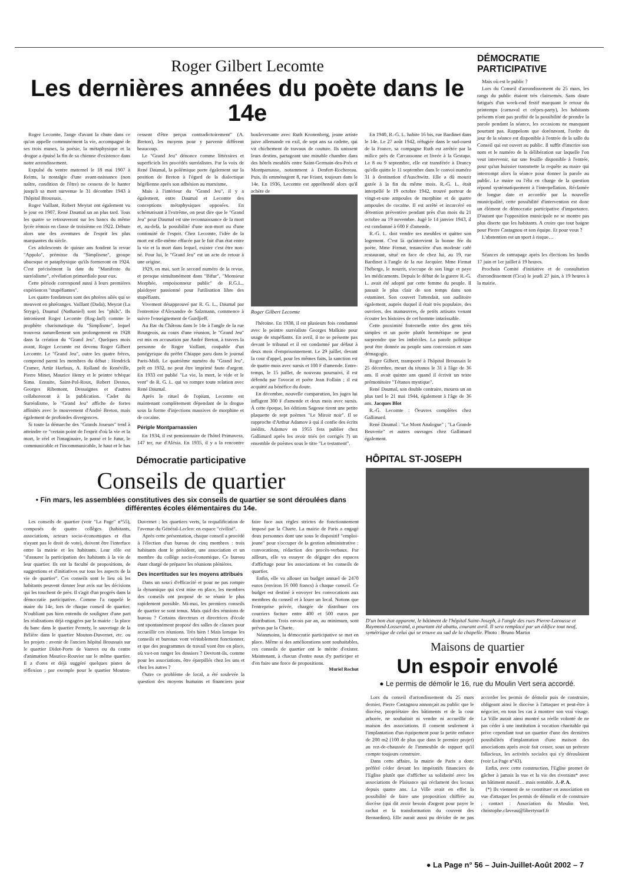Roger Gilbert Lecomte
Les dernières années du poète dans le 14e
Roger Lecomte, l'ange d'avant la chute dans ce qu'on appelle communément la vie, accompagné de ses trois muses, la poésie, la métaphysique et la drogue a épuisé la fin de sa chienne d'existence dans notre arrondissement.
Expulsé du ventre maternel le 18 mai 1907 à Reims, la nostalgie d'une avant-naissance (non naître, condition de l'être) ne cessera de le hanter jusqu'à sa mort survenue le 31 décembre 1943 à l'hôpital Broussais.
Roger Vaillant, Robert Meyrat ont également vu le jour en 1907, René Daumal un an plus tard. Tous les quatre se retrouveront sur les bancs du même lycée rémois en classe de troisième en 1922. Débute alors une des aventures de l'esprit les plus marquantes du siècle.
Ces adolescents de quinze ans fondent la revue "Appolo", prémisse du "Simplisme", groupe ubuesque et pataphysique qu'ils formeront en 1924. C'est précisément la date du "Manifeste du surréalisme", révélation primordiale pour eux.
Cette période correspond aussi à leurs premières expériences "stupéfiantes".
Les quatre fondateurs sont des phrères ailés qui se meuvent en phréranges. Vaillant (Dada), Meyrat (La Stryge), Daumal (Nathaniel) sont les "phils". Ils intronisent Roger Lecomte (Rog-Jarl) comme le prophète charismatique du "Simplisme", lequel trouvera naturellement son prolongement en 1928 dans la création du "Grand Jeu". Quelques mois avant, Roger Lecomte est devenu Roger Gilbert Lecomte. Le "Grand Jeu", outre les quatre frères, comprend parmi les membres du début : Hendrick Cramer, Artür Harfaux, A. Rolland de Renéville, Pierre Minet, Maurice Henry et le peintre tchèque Sima. Ensuite, Saint-Pol-Roux, Robert Desnos, Georges Ribemont, Dessaignes et d'autres collaboreront à la publication. Cadet du Surréalisme, le "Grand Jeu" affiche de fortes affinités avec le mouvement d'André Breton, mais également de profondes divergences.
Si toute la démarche des "Grands Joueurs" tend à atteindre ce "certain point de l'esprit d'où la vie et la mort, le réel et l'imaginaire, le passé et le futur, le communicable et l'incommunicable, le haut et le bas cessent d'être perçus contradictoirement" (A. Breton), les moyens pour y parvenir diffèrent beaucoup.
Le "Grand Jeu" dénonce comme littéraires et superficiels les procédés surréalistes. Par la voix de René Daumal, la polémique porte également sur la position de Breton à l'égard de la dialectique hégélienne après son adhésion au marxisme.
Mais à l'intérieur du "Grand Jeu", il y a également, entre Daumal et Lecomte des conceptions métaphysiques opposées. En schématisant à l'extrême, on peut dire que le "Grand Jeu" pour Daumal est une reconnaissance de la mort et, au-delà, la possibilité d'une non-mort ou d'une continuité de l'esprit. Chez Lecomte, l'idée de la mort est elle-même effacée par le fait d'un état entre la vie et la mort dans lequel, exister c'est être non-né. Pour lui, le "Grand Jeu" est un acte de retour à une origine.
1929, en mai, sort le second numéro de la revue, et presque simultanément dans "Bifur", "Monsieur Morphée, empoisonneur public" de R.G.L., plaidoyer passionné pour l'utilisation libre des stupéfiants.
Vivement désapprouvé par R. G. L., Daumal par l'entremise d'Alexandre de Salzmann, commence à suivre l'enseignement de Gurdjieff.
Au Bar du Château dans le 14e à l'angle de la rue Bourgeois, au cours d'une réunion, le "Grand Jeu" est mis en accusation par André Breton, à travers la personne de Roger Vaillant, coupable d'un panégyrique du préfet Chiappe paru dans le journal Paris-Midi. Le quatrième numéro du "Grand Jeu", prêt en 1932, ne peut être imprimé faute d'argent. En 1933 est publié "La vie, la mort, le vide et le vent" de R. G. L. qui va rompre toute relation avec René Daumal.
Après le rituel de l'opium, Lecomte est maintenant complètement dépendant de la drogue sous la forme d'injections massives de morphine et de cocaïne.
Périple Montparnassien
En 1934, il est pensionnaire de l'hôtel Primavera, 147 ter, rue d'Alésia. En 1935, il y a la rencontre bouleversante avec Ruth Kronenberg, jeune artiste juive allemande en exil, de sept ans sa cadette, qui vit chichement de travaux de couture. Ils unissent leurs destins, partageant une minable chambre dans des hôtels meublés entre Saint-Germain-des-Prés et Montparnasse, notamment à Denfert-Rochereau. Puis, ils emménagent 8, rue Friant, toujours dans le 14e. En 1936, Lecomte est appréhendé alors qu'il achète de
Roger Gilbert Lecomte
l'héroïne. En 1938, il est plusieurs fois condamné avec le peintre surréaliste Georges Malkine pour usage de stupéfiants. En avril, il ne se présente pas devant le tribunal et il est condamné par défaut à deux mois d'emprisonnement. Le 29 juillet, devant la cour d'appel, pour les mêmes faits, la sanction est de quatre mois avec sursis et 100 F d'amende. Entre-temps, le 15 juillet, de nouveau poursuivi, il est défendu par l'avocat et poète Jean Follain ; il est acquitté au bénéfice du doute.
En décembre, nouvelle comparution, les juges lui infligent 300 F d'amende et deux mois avec sursis. À cette époque, les éditions Sagesse tirent une petite plaquette de sept poèmes "Le Miroir noir". Il se rapproche d'Arthur Adamov à qui il confie des écrits inédits. Adamov en 1955 fera publier chez Gallimard après les avoir triés (et corrigés ?) un ensemble de poèmes sous le titre "Le testament".
En 1940, R.-G. L. habite 16 bis, rue Bardinet dans le 14e. Le 27 août 1942, réfugiée dans le sud-ouest de la France, sa compagne Ruth est arrêtée par la milice près de Carcassonne et livrée à la Gestapo. Le 8 ou 9 septembre, elle est transférée à Drancy qu'elle quitte le 11 septembre dans le convoi numéro 31 à destination d'Auschwitz. Elle a dû mourir gazée à la fin du même mois. R.-G. L. était interpellé le 19 octobre 1942, trouvé porteur de vingt-et-une ampoules de morphine et de quatre ampoules de cocaïne. Il est arrêté et incarcéré en détention préventive pendant près d'un mois du 21 octobre au 19 novembre. Jugé le 14 janvier 1943, il est condamné à 600 F d'amende.
R.-G. L. doit vendre ses meubles et quitter son logement. C'est là qu'intervient la bonne fée du poète, Mme Firmat, tenancière d'un modeste café restaurant, situé en face de chez lui, au 19, rue Bardinet à l'angle de la rue Jacquier. Mme Firmat l'héberge, le nourrit, s'occupe de son linge et paye les médicaments. Depuis le début de la guerre R.-G. L. avait été adopté par cette femme du peuple. Il passait le plus clair de son temps dans son estaminet. Son couvert l'attendait, son auditoire également, auprès duquel il était très populaire, des ouvriers, des manœuvres, de petits artisans venant écouter les histoires de cet homme intarissable.
Cette proximité fraternelle entre des gens très simples et un poète plutôt hermétique ne peut surprendre que les imbéciles. La parole politique peut être donnée au peuple sans concession et sans démagogie.
Roger Gilbert, transporté à l'hôpital Broussais le 25 décembre, meurt du tétanos le 31 à l'âge de 36 ans. Il avait quinze ans quand il écrivit un texte prémonitoire "Tétanos mystique".
René Daumal, son double contraire, mourra un an plus tard le 21 mai 1944, également à l'âge de 36 ans. Jacques Blot
R.-G. Lecomte : Oeuvres complètes chez Gallimard.
René Daumal : "Le Mont Analogue" ; "La Grande Beuverie" et autres ouvrages chez Gallimard également.
DÉMOCRATIE PARTICIPATIVE
Mais où est le public ?
Lors du Conseil d'arrondissement du 25 mars, les rangs du public étaient très clairsemés. Sans doute fatigués d'un week-end festif marquant le retour du printemps (carnaval et crêpes-party), les habitants présents n'ont pas profité de la possibilité de prendre la parole pendant la séance, les occasions ne manquant pourtant pas. Rappelons que dorénavant, l'ordre du jour de la séance est disponible à l'entrée de la salle du Conseil qui est ouvert au public. Il suffit d'inscrire son nom et le numéro de la délibération sur laquelle l'on veut intervenir, sur une feuille disponible à l'entrée, pour qu'un huissier transmette la requête au maire qui interrompt alors la séance pour donner la parole au public. Le maire ou l'élu en charge de la question répond systématiquement à l'interpellation. Réclamée de longue date et accordée par la nouvelle municipalité, cette possibilité d'intervention est donc un élément de démocratie participative d'importance. D'autant que l'opposition municipale ne se montre pas plus diserte que les habitants. A croire que tout baigne pour Pierre Castagnou et son équipe. Et pour vous ?
L'abstention est un sport à risque…
Séances de rattrapage après les élections les lundis 17 juin et 1er juillet à 19 heures.
Prochain Comité d'initiative et de consultation d'arrondissement (Cica) le jeudi 27 juin, à 19 heures à la mairie.
Démocratie participative
Conseils de quartier
• Fin mars, les assemblées constitutives des six conseils de quartier se sont déroulées dans différentes écoles élémentaires du 14e.
Les conseils de quartier (voir "La Page" n°55), composés de quatre collèges (habitants, associations, acteurs socio-économiques et élus n'ayant pas le droit de vote), doivent être l'interface entre la mairie et les habitants. Leur rôle est "d'assurer la participation des habitants à la vie de leur quartier. Ils ont la faculté de propositions, de suggestions et d'initiatives sur tous les aspects de la vie de quartier". Ces conseils sont le lieu où les habitants peuvent donner leur avis sur les décisions qui les touchent de près. Il s'agit d'un progrès dans la démocratie participative. Comme l'a rappelé le maire du 14e, lors de chaque conseil de quartier. N'oubliant pas bien entendu de souligner d'une part les réalisations déjà engagées par la mairie : la place du banc dans le quartier Pernety, le sauvetage de la Bélière dans le quartier Mouton-Duvernet, etc. ou les projets : avenir de l'ancien hôpital Broussais sur le quartier Didot-Porte de Vanves ou du centre d'animation Maurice-Rouvier sur le même quartier. Il a d'ores et déjà suggéré quelques pistes de réflexion ; par exemple pour le quartier Mouton-Duvernet : les quartiers verts, la requalification de l'avenue du Général-Leclerc en espace "civilisé".
Après cette présentation, chaque conseil a procédé à l'élection d'un bureau de cinq membres : trois habitants dont le président, une association et un membre du collège socio-économique. Ce bureau étant chargé de préparer les réunions plénières.
Des incertitudes sur les moyens attribués
Dans un souci d'efficacité et pour ne pas rompre la dynamique qui s'est mise en place, les membres des conseils ont proposé de se réunir le plus rapidement possible. Mi-mai, les premiers conseils de quartier se sont tenus. Mais quid des réunions de bureau ? Certains directeurs et directrices d'école ont spontanément proposé des salles de classes pour accueillir ces réunions. Très bien ! Mais lorsque les conseils et bureaux vont véritablement fonctionner, et que des programmes de travail vont être en place, où va-t-on ranger les dossiers ? Devront-ils, comme pour les associations, être éparpillés chez les uns et chez les autres ?
Outre ce problème de local, a été soulevée la question des moyens humains et financiers pour faire face aux règles strictes de fonctionnement imposé par la Charte. La mairie de Paris a engagé deux personnes dont une sous le dispositif "emploi-jeune" pour s'occuper de la gestion administrative : convocations, rédaction des procès-verbaux. Par ailleurs, elle va essayer de dégager des espaces d'affichage pour les associations et les conseils de quartier.
Enfin, elle va allouer un budget annuel de 2470 euros (environ 16 000 francs) à chaque conseil. Ce budget est destiné à envoyer les convocations aux membres du conseil et à louer un local. Notons que l'entreprise privée, chargée de distribuer ces courriers facture entre 400 et 500 euros par distribution. Trois envois par an, au minimum, sont prévus par la Charte.
Néanmoins, la démocratie participative se met en place. Même si des améliorations sont souhaitables, ces conseils de quartier ont le mérite d'exister. Maintenant, à chacun d'entre nous d'y participer et d'en faire une force de propositions.
Muriel Rochut
HÔPITAL ST-JOSEPH
D'un bon état apparent, le bâtiment de l'hôpital Saint-Joseph, à l'angle des rues Pierre-Larousse et Raymond-Losserand, a pourtant été abattu, courant avril. Il sera remplacé par un édifice tout neuf, symétrique de celui qui se trouve au sud de la chapelle. Photo : Bruno Martin
Maisons de quartier
Un espoir envolé
● Le permis de démolir le 16, rue du Moulin Vert sera accordé.
Lors du conseil d'arrondissement du 25 mars dernier, Pierre Castagnou annonçait au public que le diocèse, propriétaire des bâtiments et de la cour arborée, ne souhaitait ni vendre ni accueillir de maison des associations. Il consent seulement à l'implantation d'un équipement pour la petite enfance de 200 m2 (100 de plus que dans le premier projet) au rez-de-chaussée de l'immeuble de rapport qu'il compte toujours construire.
Dans cette affaire, la mairie de Paris a donc préféré céder devant les impératifs financiers de l'Eglise plutôt que d'afficher sa solidarité avec les associations de Plaisance qui réclament des locaux depuis quatre ans. La Ville avait en effet la possibilité de faire une proposition chiffrée au diocèse (qui dit avoir besoin d'argent pour payer le rachat et la transformation du couvent des Bernardins). Elle aurait aussi pu décider de ne pas accorder les permis de démolir puis de construire, obligeant ainsi le diocèse à l'attaquer et peut-être à négocier, en tous les cas à montrer son vrai visage. La Ville aurait ainsi montré sa réelle volonté de ne pas céder à une institution à vocation charitable qui prive cependant tout un quartier d'une des dernières possibilités d'implantation d'une maison des associations après avoir fait cesser, sous un prétexte fallacieux, les activités sociales qui s'y déroulaient (voir La Page n°43).
Enfin, avec cette construction, l'Eglise promet de gâcher à jamais la vue et la vie des riverains* avec un bâtiment massif… mais rentable. J.-P. A.
(*) Ils viennent de se constituer en association en vue d'attaquer les permis de démolir et de construire ; contact : Association du Moulin Vert, christophe.claveau@libertysurf.fr
● La Page n° 56 – Juin-Juillet-Août 2002 – 7